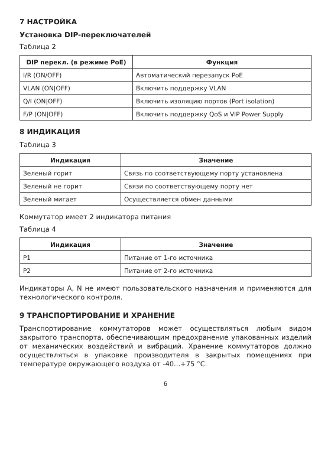7 НАСТРОЙКА
Установка DIP-переключателей
Таблица 2
| DIP перекл. (в режиме PoE) | Функция |
| --- | --- |
| I/R (ON/OFF) | Автоматический перезапуск PoE |
| VLAN (ON/OFF) | Включить поддержку VLAN |
| Q/I (ON/OFF) | Включить изоляцию портов (Port isolation) |
| F/P (ON/OFF) | Включить поддержку QoS и VIP Power Supply |
8 ИНДИКАЦИЯ
Таблица 3
| Индикация | Значение |
| --- | --- |
| Зеленый горит | Связь по соответствующему порту установлена |
| Зеленый не горит | Связи по соответствующему порту нет |
| Зеленый мигает | Осуществляется обмен данными |
Коммутатор имеет 2 индикатора питания
Таблица 4
| Индикация | Значение |
| --- | --- |
| P1 | Питание от 1-го источника |
| P2 | Питание от 2-го источника |
Индикаторы A, N не имеют пользовательского назначения и применяются для технологического контроля.
9 ТРАНСПОРТИРОВАНИЕ И ХРАНЕНИЕ
Транспортирование коммутаторов может осуществляться любым видом закрытого транспорта, обеспечивающим предохранение упакованных изделий от механических воздействий и вибраций. Хранение коммутаторов должно осуществляться в упаковке производителя в закрытых помещениях при температуре окружающего воздуха от -40...+75 °С.
6